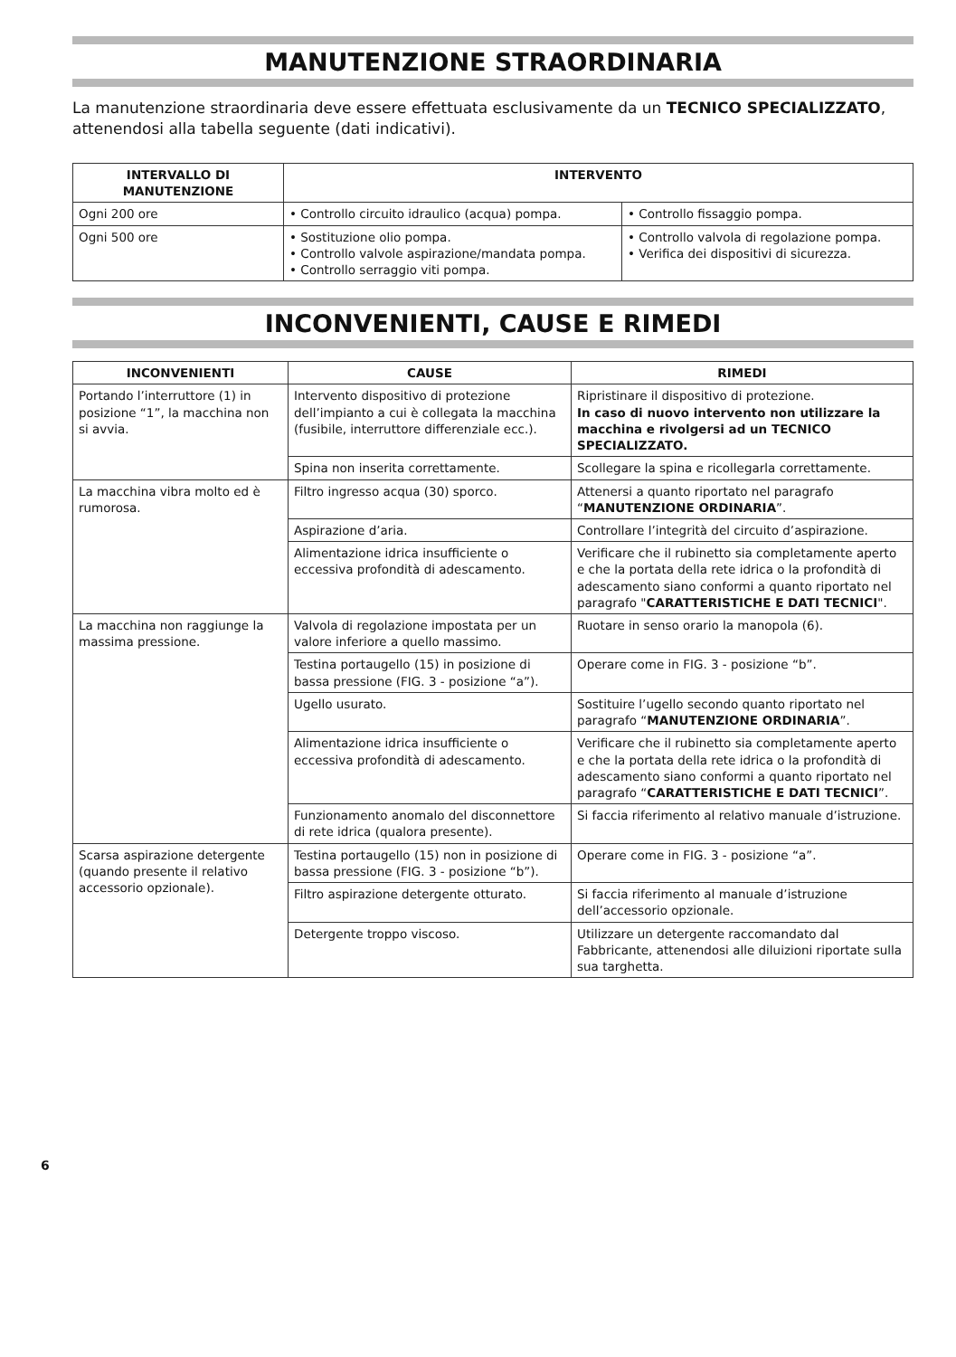MANUTENZIONE STRAORDINARIA
La manutenzione straordinaria deve essere effettuata esclusivamente da un TECNICO SPECIALIZZATO, attenendosi alla tabella seguente (dati indicativi).
| INTERVALLO DI MANUTENZIONE | INTERVENTO | |
| --- | --- | --- |
| Ogni 200 ore | • Controllo circuito idraulico (acqua) pompa. | • Controllo fissaggio pompa. |
| Ogni 500 ore | • Sostituzione olio pompa. • Controllo valvole aspirazione/mandata pompa. • Controllo serraggio viti pompa. | • Controllo valvola di regolazione pompa. • Verifica dei dispositivi di sicurezza. |
INCONVENIENTI, CAUSE E RIMEDI
| INCONVENIENTI | CAUSE | RIMEDI |
| --- | --- | --- |
| Portando l’interruttore (1) in posizione “1”, la macchina non si avvia. | Intervento dispositivo di protezione dell’impianto a cui è collegata la macchina (fusibile, interruttore differenziale ecc.). | Ripristinare il dispositivo di protezione. In caso di nuovo intervento non utilizzare la macchina e rivolgersi ad un TECNICO SPECIALIZZATO. |
| | Spina non inserita correttamente. | Scollegare la spina e ricollegarla correttamente. |
| La macchina vibra molto ed è rumorosa. | Filtro ingresso acqua (30) sporco. | Attenersi a quanto riportato nel paragrafo “ MANUTENZIONE ORDINARIA ”. |
| | Aspirazione d’aria. | Controllare l’integrità del circuito d’aspirazione. |
| | Alimentazione idrica insufficiente o eccessiva profondità di adescamento. | Verificare che il rubinetto sia completamente aperto e che la portata della rete idrica o la profondità di adescamento siano conformi a quanto riportato nel paragrafo " CARATTERISTICHE E DATI TECNICI ". |
| La macchina non raggiunge la massima pressione. | Valvola di regolazione impostata per un valore inferiore a quello massimo. | Ruotare in senso orario la manopola (6). |
| | Testina portaugello (15) in posizione di bassa pressione (FIG. 3 - posizione “a”). | Operare come in FIG. 3 - posizione “b”. |
| | Ugello usurato. | Sostituire l’ugello secondo quanto riportato nel paragrafo “ MANUTENZIONE ORDINARIA ”. |
| | Alimentazione idrica insufficiente o eccessiva profondità di adescamento. | Verificare che il rubinetto sia completamente aperto e che la portata della rete idrica o la profondità di adescamento siano conformi a quanto riportato nel paragrafo “ CARATTERISTICHE E DATI TECNICI ”. |
| | Funzionamento anomalo del disconnettore di rete idrica (qualora presente). | Si faccia riferimento al relativo manuale d’istruzione. |
| Scarsa aspirazione detergente (quando presente il relativo accessorio opzionale). | Testina portaugello (15) non in posizione di bassa pressione (FIG. 3 - posizione “b”). | Operare come in FIG. 3 - posizione “a”. |
| | Filtro aspirazione detergente otturato. | Si faccia riferimento al manuale d’istruzione dell’accessorio opzionale. |
| | Detergente troppo viscoso. | Utilizzare un detergente raccomandato dal Fabbricante, attenendosi alle diluizioni riportate sulla sua targhetta. |
6